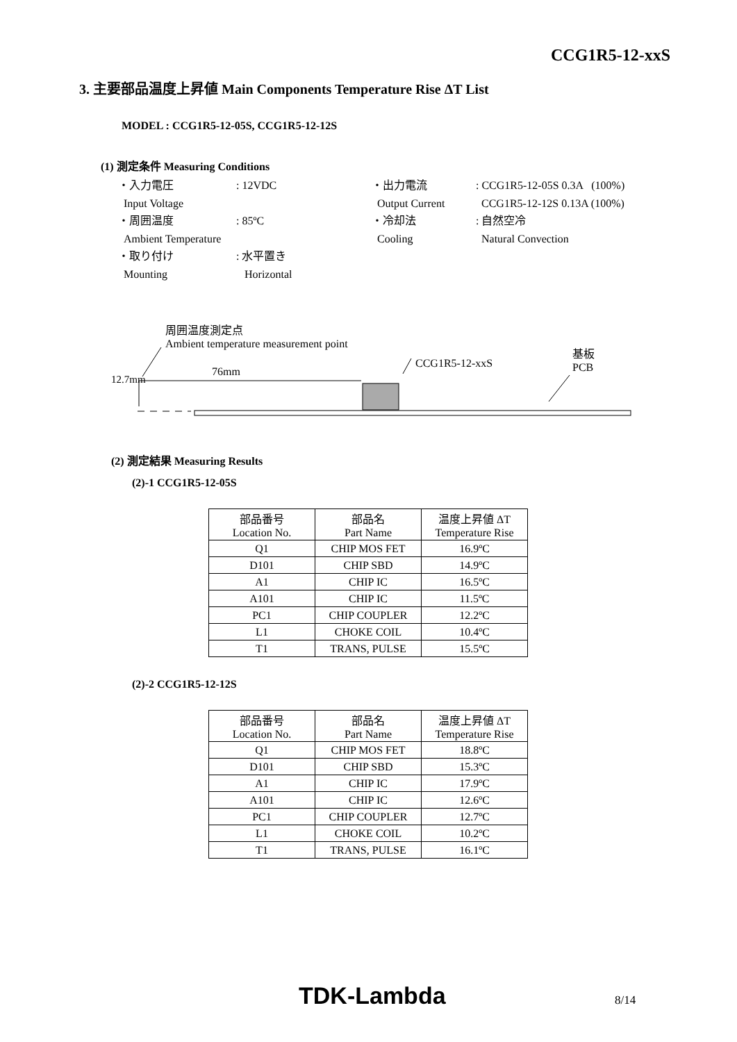CCG1R5-12-xxS
3. 主要部品温度上昇値 Main Components Temperature Rise ΔT List
MODEL : CCG1R5-12-05S, CCG1R5-12-12S
(1) 測定条件 Measuring Conditions
| ・入力電圧 | : 12VDC | ・出力電流 | : CCG1R5-12-05S 0.3A (100%) |
| Input Voltage | | Output Current | CCG1R5-12-12S 0.13A (100%) |
| ・周囲温度 | : 85ºC | ・冷却法 | : 自然空冷 |
| Ambient Temperature | | Cooling | Natural Convection |
| ・取り付け | : 水平置き | | |
| Mounting | Horizontal | | |
周囲温度測定点
Ambient temperature measurement point
76mm
CCG1R5-12-xxS
基板
PCB
12.7mm
(2) 測定結果 Measuring Results
(2)-1 CCG1R5-12-05S
| 部品番号 Location No. | 部品名 Part Name | 温度上昇値 ΔT Temperature Rise |
| --- | --- | --- |
| Q1 | CHIP MOS FET | 16.9ºC |
| D101 | CHIP SBD | 14.9ºC |
| A1 | CHIP IC | 16.5ºC |
| A101 | CHIP IC | 11.5ºC |
| PC1 | CHIP COUPLER | 12.2ºC |
| L1 | CHOKE COIL | 10.4ºC |
| T1 | TRANS, PULSE | 15.5ºC |
(2)-2 CCG1R5-12-12S
| 部品番号 Location No. | 部品名 Part Name | 温度上昇値 ΔT Temperature Rise |
| --- | --- | --- |
| Q1 | CHIP MOS FET | 18.8ºC |
| D101 | CHIP SBD | 15.3ºC |
| A1 | CHIP IC | 17.9ºC |
| A101 | CHIP IC | 12.6ºC |
| PC1 | CHIP COUPLER | 12.7ºC |
| L1 | CHOKE COIL | 10.2ºC |
| T1 | TRANS, PULSE | 16.1ºC |
TDK-Lambda 8/14